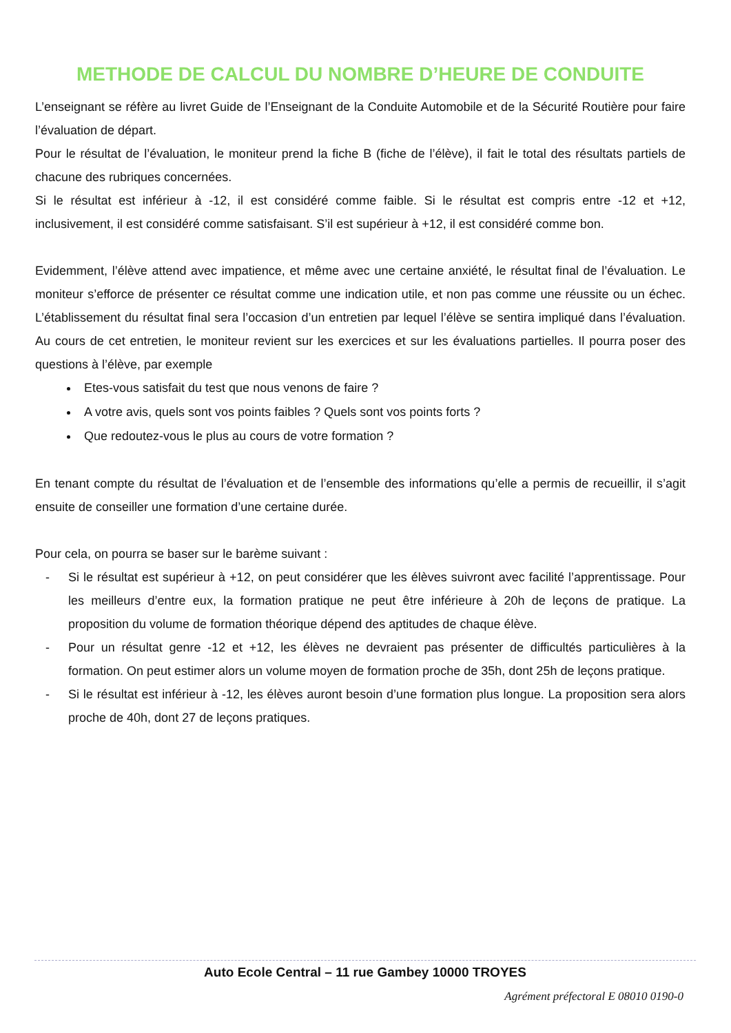METHODE DE CALCUL DU NOMBRE D’HEURE DE CONDUITE
L’enseignant se réfère au livret Guide de l’Enseignant de la Conduite Automobile et de la Sécurité Routière pour faire l’évaluation de départ.
Pour le résultat de l’évaluation, le moniteur prend la fiche B (fiche de l’élève), il fait le total des résultats partiels de chacune des rubriques concernées.
Si le résultat est inférieur à -12, il est considéré comme faible. Si le résultat est compris entre -12 et +12, inclusivement, il est considéré comme satisfaisant. S’il est supérieur à +12, il est considéré comme bon.
Evidemment, l’élève attend avec impatience, et même avec une certaine anxiété, le résultat final de l’évaluation. Le moniteur s’efforce de présenter ce résultat comme une indication utile, et non pas comme une réussite ou un échec. L’établissement du résultat final sera l’occasion d’un entretien par lequel l’élève se sentira impliqué dans l’évaluation. Au cours de cet entretien, le moniteur revient sur les exercices et sur les évaluations partielles. Il pourra poser des questions à l’élève, par exemple
Etes-vous satisfait du test que nous venons de faire ?
A votre avis, quels sont vos points faibles ? Quels sont vos points forts ?
Que redoutez-vous le plus au cours de votre formation ?
En tenant compte du résultat de l’évaluation et de l’ensemble des informations qu’elle a permis de recueillir, il s’agit ensuite de conseiller une formation d’une certaine durée.
Pour cela, on pourra se baser sur le barème suivant :
- Si le résultat est supérieur à +12, on peut considérer que les élèves suivront avec facilité l’apprentissage. Pour les meilleurs d’entre eux, la formation pratique ne peut être inférieure à 20h de leçons de pratique. La proposition du volume de formation théorique dépend des aptitudes de chaque élève.
- Pour un résultat genre -12 et +12, les élèves ne devraient pas présenter de difficultés particulières à la formation. On peut estimer alors un volume moyen de formation proche de 35h, dont 25h de leçons pratique.
- Si le résultat est inférieur à -12, les élèves auront besoin d’une formation plus longue. La proposition sera alors proche de 40h, dont 27 de leçons pratiques.
Auto Ecole Central – 11 rue Gambey 10000 TROYES
Agrément préfectoral E 08010 0190-0